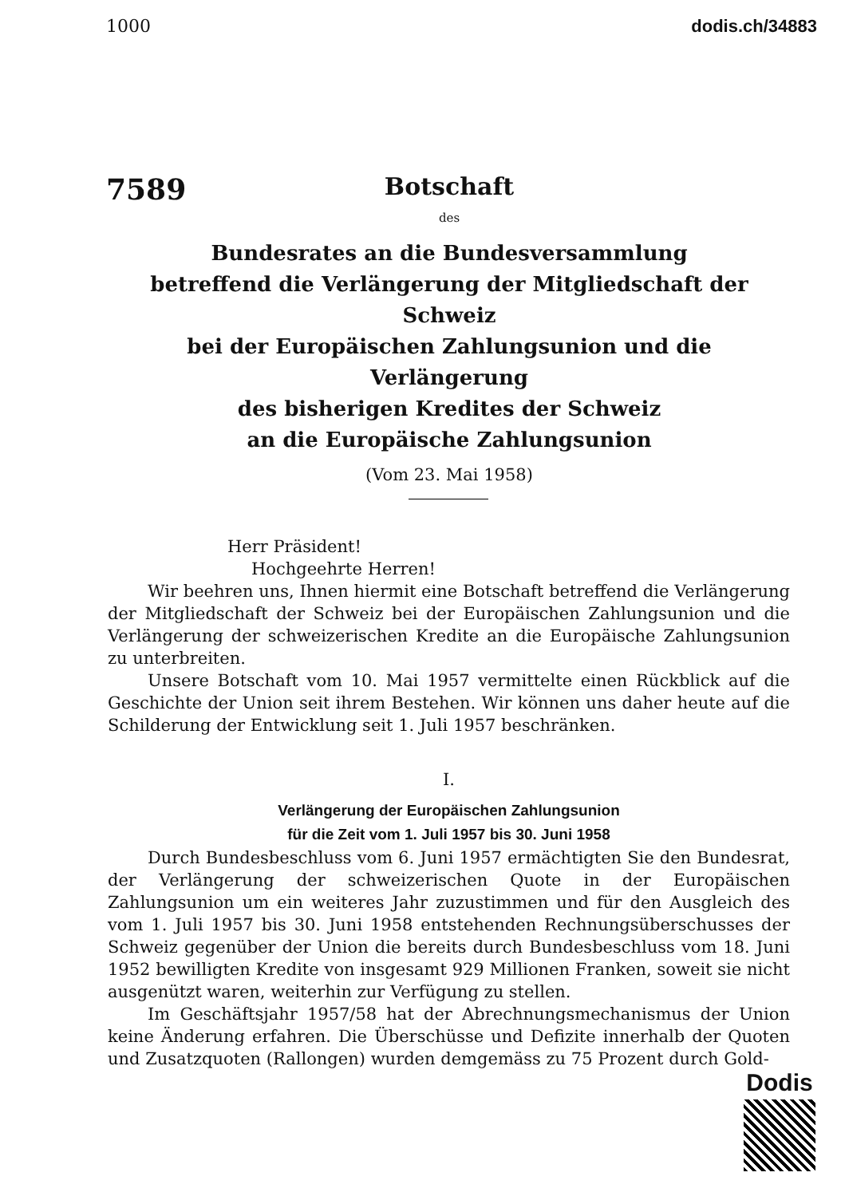1000 dodis.ch/34883
7589
Botschaft
des
Bundesrates an die Bundesversammlung
betreffend die Verlängerung der Mitgliedschaft der Schweiz
bei der Europäischen Zahlungsunion und die Verlängerung
des bisherigen Kredites der Schweiz
an die Europäische Zahlungsunion
(Vom 23. Mai 1958)
Herr Präsident!
Hochgeehrte Herren!
Wir beehren uns, Ihnen hiermit eine Botschaft betreffend die Verlängerung der Mitgliedschaft der Schweiz bei der Europäischen Zahlungsunion und die Verlängerung der schweizerischen Kredite an die Europäische Zahlungsunion zu unterbreiten.
Unsere Botschaft vom 10. Mai 1957 vermittelte einen Rückblick auf die Geschichte der Union seit ihrem Bestehen. Wir können uns daher heute auf die Schilderung der Entwicklung seit 1. Juli 1957 beschränken.
I.
Verlängerung der Europäischen Zahlungsunion
für die Zeit vom 1. Juli 1957 bis 30. Juni 1958
Durch Bundesbeschluss vom 6. Juni 1957 ermächtigten Sie den Bundesrat, der Verlängerung der schweizerischen Quote in der Europäischen Zahlungsunion um ein weiteres Jahr zuzustimmen und für den Ausgleich des vom 1. Juli 1957 bis 30. Juni 1958 entstehenden Rechnungsüberschusses der Schweiz gegenüber der Union die bereits durch Bundesbeschluss vom 18. Juni 1952 bewilligten Kredite von insgesamt 929 Millionen Franken, soweit sie nicht ausgenützt waren, weiterhin zur Verfügung zu stellen.
Im Geschäftsjahr 1957/58 hat der Abrechnungsmechanismus der Union keine Änderung erfahren. Die Überschüsse und Defizite innerhalb der Quoten und Zusatzquoten (Rallongen) wurden demgemäss zu 75 Prozent durch Gold-
Dodis